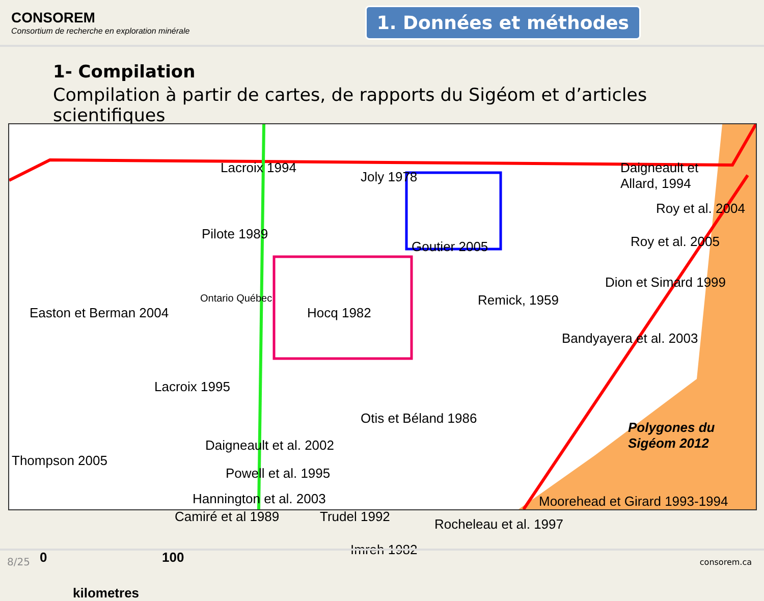CONSOREM
Consortium de recherche en exploration minérale
1. Données et méthodes
1- Compilation
Compilation à partir de cartes, de rapports du Sigéom et d’articles scientifiques
Lacroix 1994
Joly 1978
Daigneault et
Allard, 1994
Roy et al. 2004
Pilote 1989
Goutier 2005 Roy et al. 2005
Dion et Simard 1999
Easton et Berman 2004
Ontario Québec
Hocq 1982
Remick, 1959
Bandyayera et al. 2003
Lacroix 1995
Otis et Béland 1986
Polygones du
Sigéom 2012 Daigneault et al. 2002
Thompson 2005
Powell et al. 1995
Hannington et al. 2003 Moorehead et Girard 1993-1994
Camiré et al 1989 Trudel 1992 Rocheleau et al. 1997
Imreh 1982 0 100
kilometres
8/25 consorem.ca